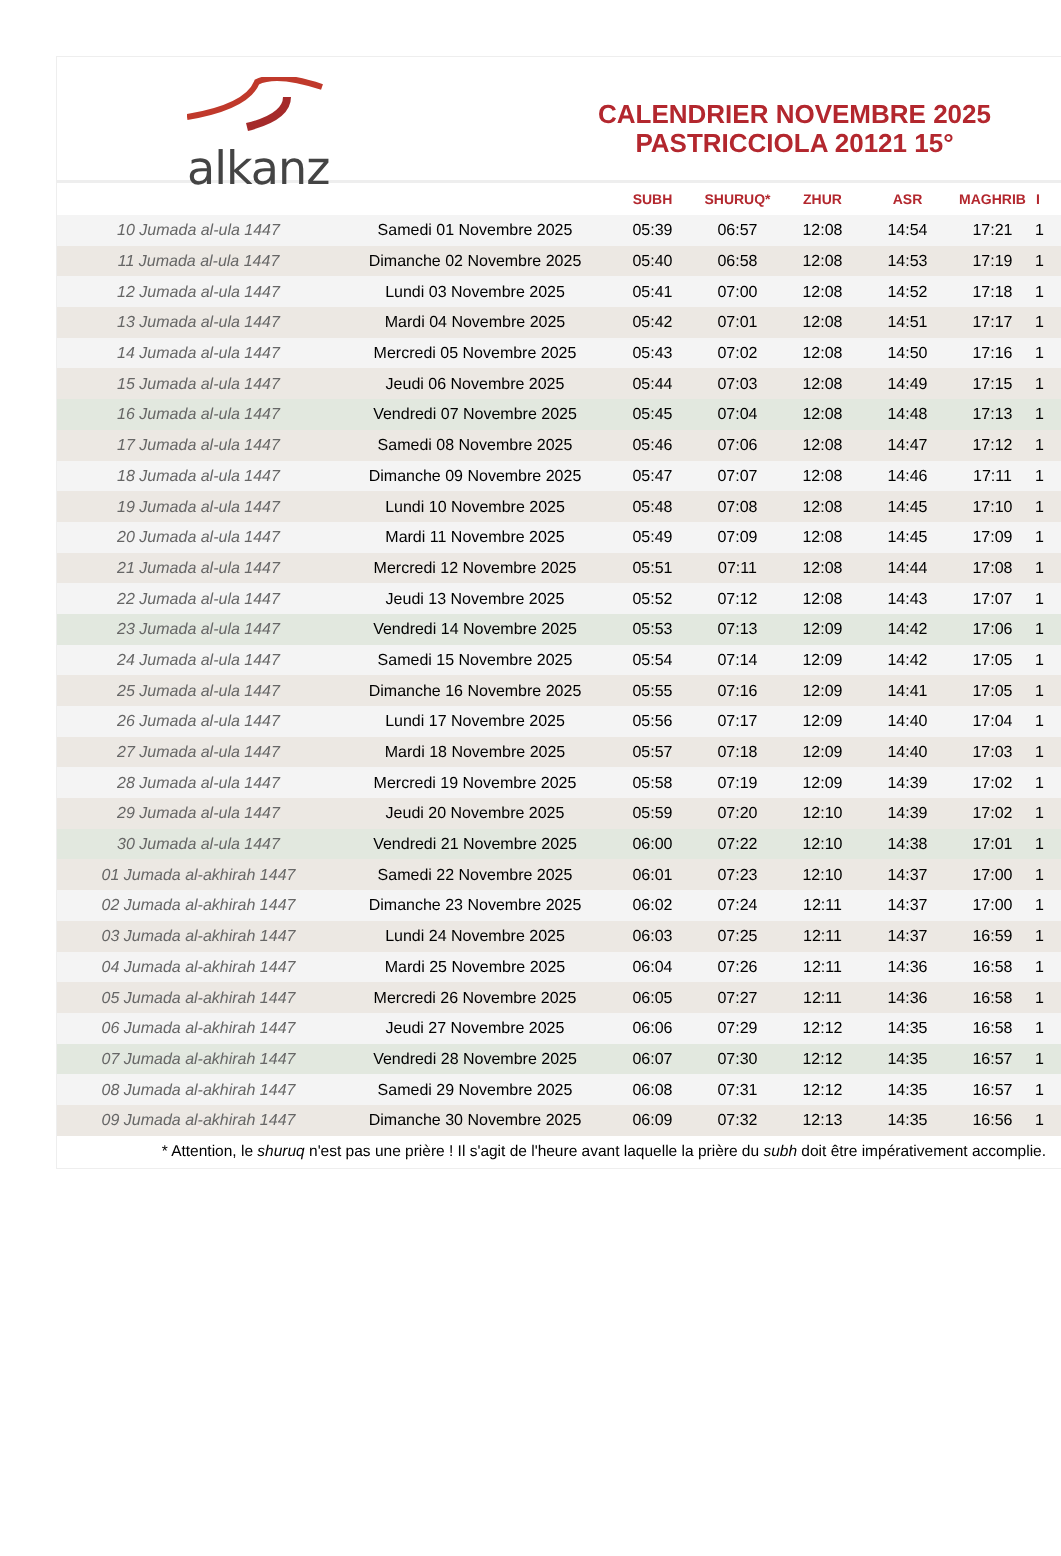alkanz
CALENDRIER NOVEMBRE 2025
PASTRICCIOLA 20121 15°
| | | SUBH | SHURUQ* | ZHUR | ASR | MAGHRIB | I |
| --- | --- | --- | --- | --- | --- | --- | --- |
| 10 Jumada al-ula 1447 | Samedi 01 Novembre 2025 | 05:39 | 06:57 | 12:08 | 14:54 | 17:21 | 1 |
| 11 Jumada al-ula 1447 | Dimanche 02 Novembre 2025 | 05:40 | 06:58 | 12:08 | 14:53 | 17:19 | 1 |
| 12 Jumada al-ula 1447 | Lundi 03 Novembre 2025 | 05:41 | 07:00 | 12:08 | 14:52 | 17:18 | 1 |
| 13 Jumada al-ula 1447 | Mardi 04 Novembre 2025 | 05:42 | 07:01 | 12:08 | 14:51 | 17:17 | 1 |
| 14 Jumada al-ula 1447 | Mercredi 05 Novembre 2025 | 05:43 | 07:02 | 12:08 | 14:50 | 17:16 | 1 |
| 15 Jumada al-ula 1447 | Jeudi 06 Novembre 2025 | 05:44 | 07:03 | 12:08 | 14:49 | 17:15 | 1 |
| 16 Jumada al-ula 1447 | Vendredi 07 Novembre 2025 | 05:45 | 07:04 | 12:08 | 14:48 | 17:13 | 1 |
| 17 Jumada al-ula 1447 | Samedi 08 Novembre 2025 | 05:46 | 07:06 | 12:08 | 14:47 | 17:12 | 1 |
| 18 Jumada al-ula 1447 | Dimanche 09 Novembre 2025 | 05:47 | 07:07 | 12:08 | 14:46 | 17:11 | 1 |
| 19 Jumada al-ula 1447 | Lundi 10 Novembre 2025 | 05:48 | 07:08 | 12:08 | 14:45 | 17:10 | 1 |
| 20 Jumada al-ula 1447 | Mardi 11 Novembre 2025 | 05:49 | 07:09 | 12:08 | 14:45 | 17:09 | 1 |
| 21 Jumada al-ula 1447 | Mercredi 12 Novembre 2025 | 05:51 | 07:11 | 12:08 | 14:44 | 17:08 | 1 |
| 22 Jumada al-ula 1447 | Jeudi 13 Novembre 2025 | 05:52 | 07:12 | 12:08 | 14:43 | 17:07 | 1 |
| 23 Jumada al-ula 1447 | Vendredi 14 Novembre 2025 | 05:53 | 07:13 | 12:09 | 14:42 | 17:06 | 1 |
| 24 Jumada al-ula 1447 | Samedi 15 Novembre 2025 | 05:54 | 07:14 | 12:09 | 14:42 | 17:05 | 1 |
| 25 Jumada al-ula 1447 | Dimanche 16 Novembre 2025 | 05:55 | 07:16 | 12:09 | 14:41 | 17:05 | 1 |
| 26 Jumada al-ula 1447 | Lundi 17 Novembre 2025 | 05:56 | 07:17 | 12:09 | 14:40 | 17:04 | 1 |
| 27 Jumada al-ula 1447 | Mardi 18 Novembre 2025 | 05:57 | 07:18 | 12:09 | 14:40 | 17:03 | 1 |
| 28 Jumada al-ula 1447 | Mercredi 19 Novembre 2025 | 05:58 | 07:19 | 12:09 | 14:39 | 17:02 | 1 |
| 29 Jumada al-ula 1447 | Jeudi 20 Novembre 2025 | 05:59 | 07:20 | 12:10 | 14:39 | 17:02 | 1 |
| 30 Jumada al-ula 1447 | Vendredi 21 Novembre 2025 | 06:00 | 07:22 | 12:10 | 14:38 | 17:01 | 1 |
| 01 Jumada al-akhirah 1447 | Samedi 22 Novembre 2025 | 06:01 | 07:23 | 12:10 | 14:37 | 17:00 | 1 |
| 02 Jumada al-akhirah 1447 | Dimanche 23 Novembre 2025 | 06:02 | 07:24 | 12:11 | 14:37 | 17:00 | 1 |
| 03 Jumada al-akhirah 1447 | Lundi 24 Novembre 2025 | 06:03 | 07:25 | 12:11 | 14:37 | 16:59 | 1 |
| 04 Jumada al-akhirah 1447 | Mardi 25 Novembre 2025 | 06:04 | 07:26 | 12:11 | 14:36 | 16:58 | 1 |
| 05 Jumada al-akhirah 1447 | Mercredi 26 Novembre 2025 | 06:05 | 07:27 | 12:11 | 14:36 | 16:58 | 1 |
| 06 Jumada al-akhirah 1447 | Jeudi 27 Novembre 2025 | 06:06 | 07:29 | 12:12 | 14:35 | 16:58 | 1 |
| 07 Jumada al-akhirah 1447 | Vendredi 28 Novembre 2025 | 06:07 | 07:30 | 12:12 | 14:35 | 16:57 | 1 |
| 08 Jumada al-akhirah 1447 | Samedi 29 Novembre 2025 | 06:08 | 07:31 | 12:12 | 14:35 | 16:57 | 1 |
| 09 Jumada al-akhirah 1447 | Dimanche 30 Novembre 2025 | 06:09 | 07:32 | 12:13 | 14:35 | 16:56 | 1 |
* Attention, le shuruq n'est pas une prière ! Il s'agit de l'heure avant laquelle la prière du subh doit être impérativement accomplie.